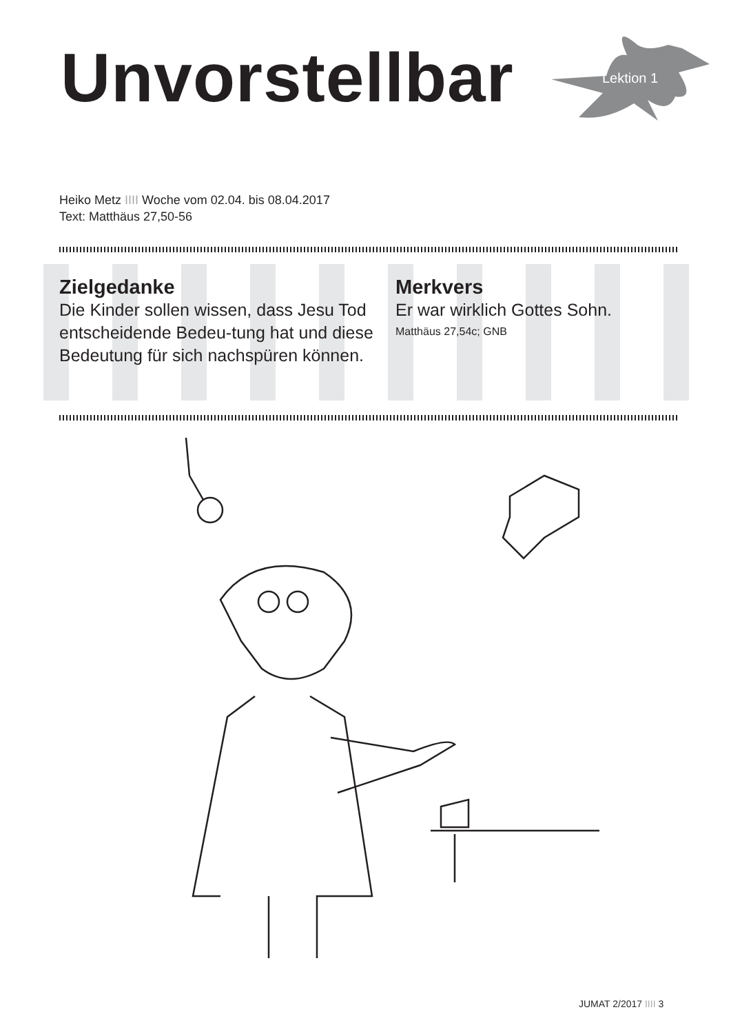Unvorstellbar Lektion 1
Heiko Metz IIII Woche vom 02.04. bis 08.04.2017
Text: Matthäus 27,50-56
Zielgedanke
Die Kinder sollen wissen, dass Jesu Tod entscheidende Bedeu-tung hat und diese Bedeutung für sich nachspüren können.
Merkvers
Er war wirklich Gottes Sohn.
Matthäus 27,54c; GNB
JUMAT 2/2017 IIII 3